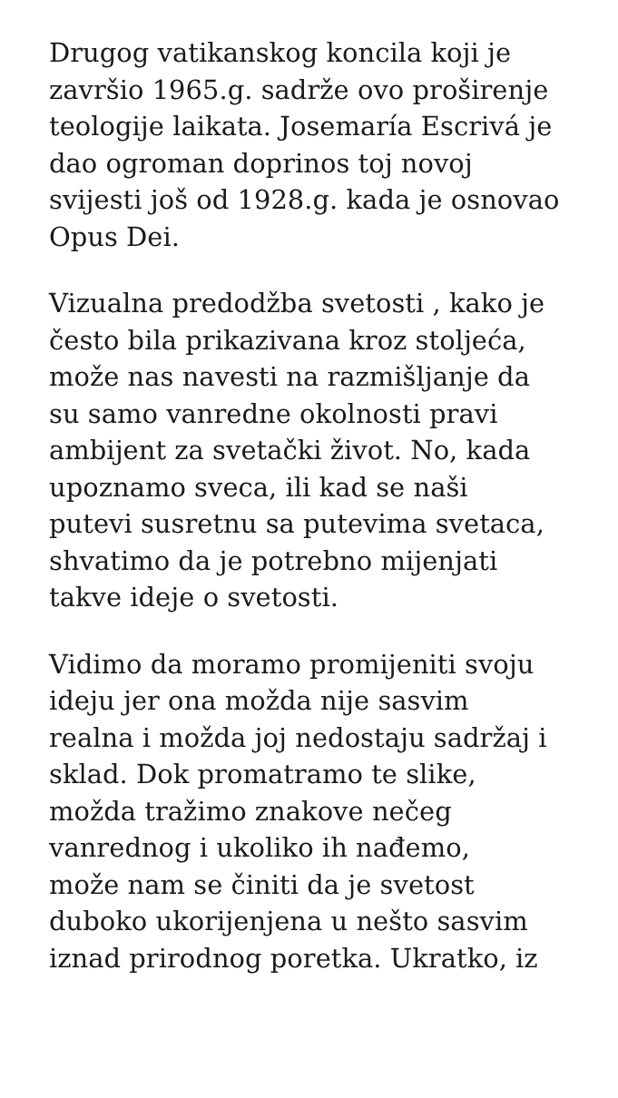Drugog vatikanskog koncila koji je
završio 1965.g. sadrže ovo proširenje
teologije laikata. Josemaría Escrivá je
dao ogroman doprinos toj novoj
svijesti još od 1928.g. kada je osnovao
Opus Dei.
Vizualna predodžba svetosti , kako je
često bila prikazivana kroz stoljeća,
može nas navesti na razmišljanje da
su samo vanredne okolnosti pravi
ambijent za svetački život. No, kada
upoznamo sveca, ili kad se naši
putevi susretnu sa putevima svetaca,
shvatimo da je potrebno mijenjati
takve ideje o svetosti.
Vidimo da moramo promijeniti svoju
ideju jer ona možda nije sasvim
realna i možda joj nedostaju sadržaj i
sklad. Dok promatramo te slike,
možda tražimo znakove nečeg
vanrednog i ukoliko ih nađemo,
može nam se činiti da je svetost
duboko ukorijenjena u nešto sasvim
iznad prirodnog poretka. Ukratko, iz